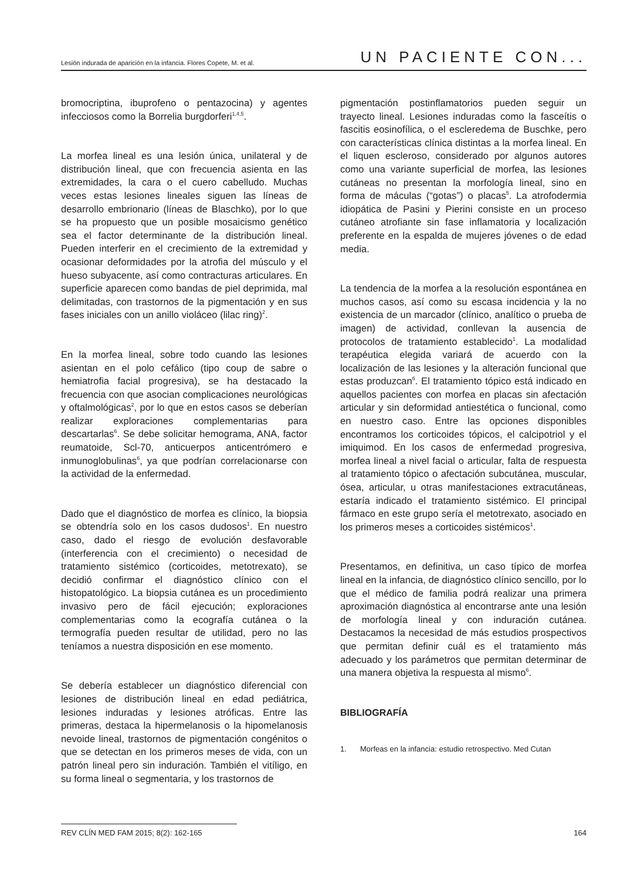Lesión indurada de aparición en la infancia. Flores Copete, M. et al.
UN PACIENTE CON...
bromocriptina, ibuprofeno o pentazocina) y agentes infecciosos como la Borrelia burgdorferi<sup>1,4,5</sup>.
La morfea lineal es una lesión única, unilateral y de distribución lineal, que con frecuencia asienta en las extremidades, la cara o el cuero cabelludo. Muchas veces estas lesiones lineales siguen las líneas de desarrollo embrionario (líneas de Blaschko), por lo que se ha propuesto que un posible mosaicismo genético sea el factor determinante de la distribución lineal. Pueden interferir en el crecimiento de la extremidad y ocasionar deformidades por la atrofia del músculo y el hueso subyacente, así como contracturas articulares. En superficie aparecen como bandas de piel deprimida, mal delimitadas, con trastornos de la pigmentación y en sus fases iniciales con un anillo violáceo (lilac ring)<sup>2</sup>.
En la morfea lineal, sobre todo cuando las lesiones asientan en el polo cefálico (tipo coup de sabre o hemiatrofia facial progresiva), se ha destacado la frecuencia con que asocian complicaciones neurológicas y oftalmológicas<sup>2</sup>, por lo que en estos casos se deberían realizar exploraciones complementarias para descartarlas<sup>6</sup>. Se debe solicitar hemograma, ANA, factor reumatoide, Scl-70, anticuerpos anticentrómero e inmunoglobulinas<sup>6</sup>, ya que podrían correlacionarse con la actividad de la enfermedad.
Dado que el diagnóstico de morfea es clínico, la biopsia se obtendría solo en los casos dudosos<sup>1</sup>. En nuestro caso, dado el riesgo de evolución desfavorable (interferencia con el crecimiento) o necesidad de tratamiento sistémico (corticoides, metotrexato), se decidió confirmar el diagnóstico clínico con el histopatológico. La biopsia cutánea es un procedimiento invasivo pero de fácil ejecución; exploraciones complementarias como la ecografía cutánea o la termografía pueden resultar de utilidad, pero no las teníamos a nuestra disposición en ese momento.
Se debería establecer un diagnóstico diferencial con lesiones de distribución lineal en edad pediátrica, lesiones induradas y lesiones atróficas. Entre las primeras, destaca la hipermelanosis o la hipomelanosis nevoide lineal, trastornos de pigmentación congénitos o que se detectan en los primeros meses de vida, con un patrón lineal pero sin induración. También el vitíligo, en su forma lineal o segmentaria, y los trastornos de
pigmentación postinflamatorios pueden seguir un trayecto lineal. Lesiones induradas como la fasceítis o fascitis eosinofílica, o el escleredema de Buschke, pero con características clínica distintas a la morfea lineal. En el liquen escleroso, considerado por algunos autores como una variante superficial de morfea, las lesiones cutáneas no presentan la morfología lineal, sino en forma de máculas (“gotas”) o placas<sup>5</sup>. La atrofodermia idiopática de Pasini y Pierini consiste en un proceso cutáneo atrofiante sin fase inflamatoria y localización preferente en la espalda de mujeres jóvenes o de edad media.
La tendencia de la morfea a la resolución espontánea en muchos casos, así como su escasa incidencia y la no existencia de un marcador (clínico, analítico o prueba de imagen) de actividad, conllevan la ausencia de protocolos de tratamiento establecido<sup>1</sup>. La modalidad terapéutica elegida variará de acuerdo con la localización de las lesiones y la alteración funcional que estas produzcan<sup>6</sup>. El tratamiento tópico está indicado en aquellos pacientes con morfea en placas sin afectación articular y sin deformidad antiestética o funcional, como en nuestro caso. Entre las opciones disponibles encontramos los corticoides tópicos, el calcipotriol y el imiquimod. En los casos de enfermedad progresiva, morfea lineal a nivel facial o articular, falta de respuesta al tratamiento tópico o afectación subcutánea, muscular, ósea, articular, u otras manifestaciones extracutáneas, estaría indicado el tratamiento sistémico. El principal fármaco en este grupo sería el metotrexato, asociado en los primeros meses a corticoides sistémicos<sup>1</sup>.
Presentamos, en definitiva, un caso típico de morfea lineal en la infancia, de diagnóstico clínico sencillo, por lo que el médico de familia podrá realizar una primera aproximación diagnóstica al encontrarse ante una lesión de morfología lineal y con induración cutánea. Destacamos la necesidad de más estudios prospectivos que permitan definir cuál es el tratamiento más adecuado y los parámetros que permitan determinar de una manera objetiva la respuesta al mismo<sup>6</sup>.
BIBLIOGRAFÍA
1. Morfeas en la infancia: estudio retrospectivo. Med Cutan
REV CLÍN MED FAM 2015; 8(2): 162-165
164